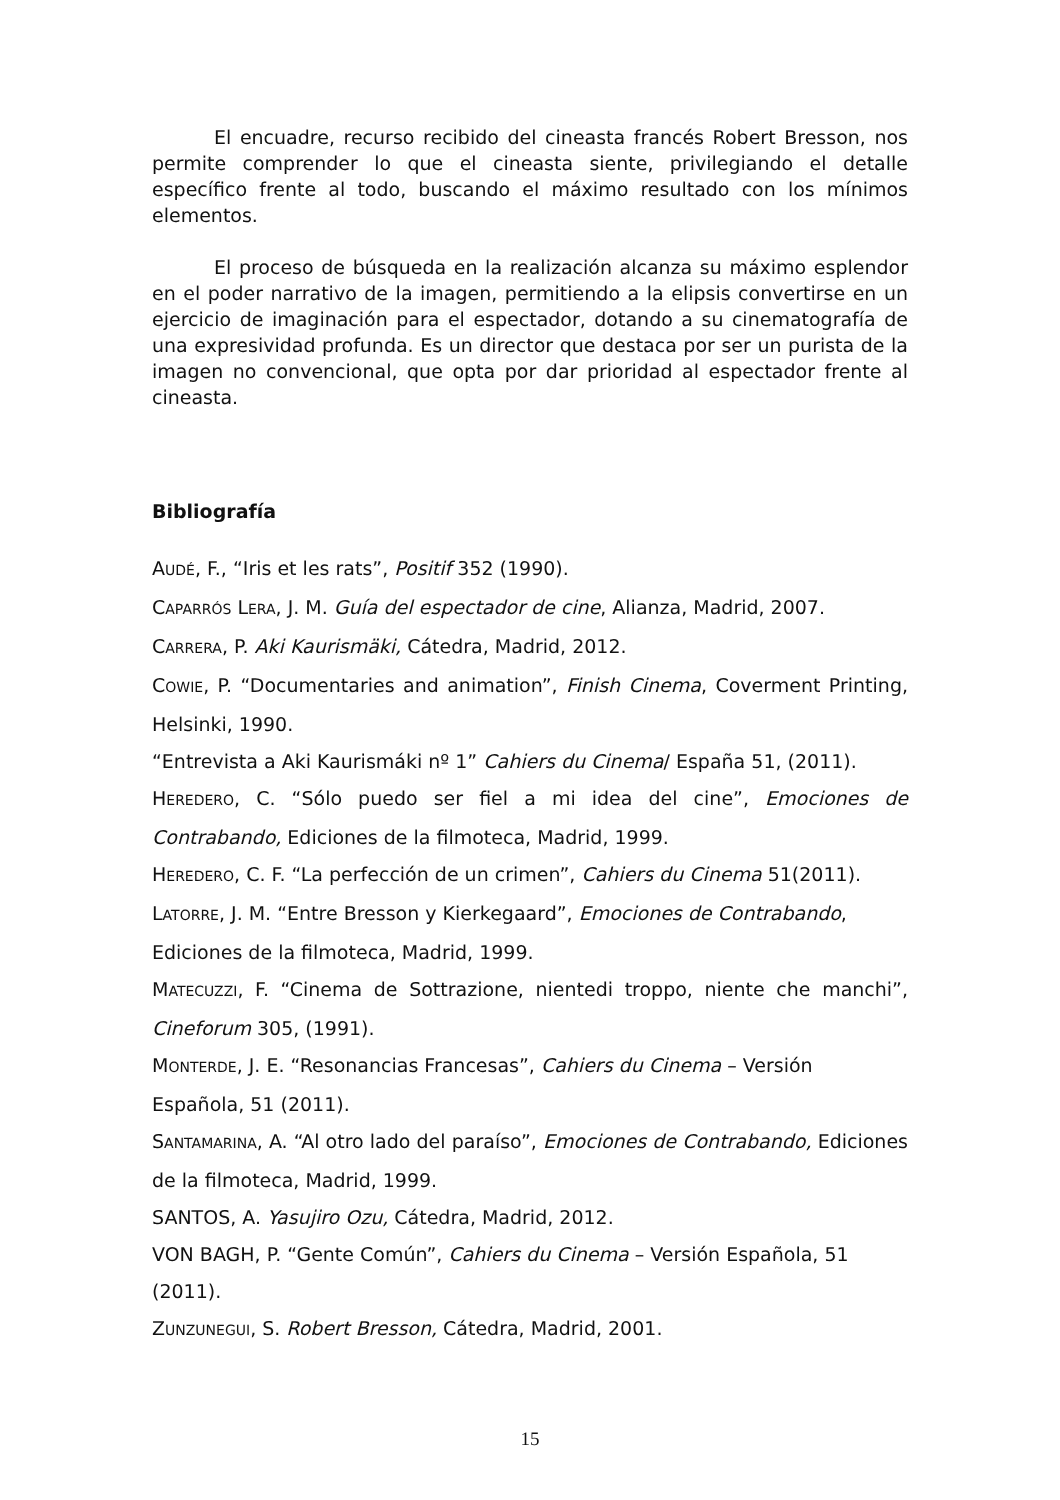El encuadre, recurso recibido del cineasta francés Robert Bresson, nos permite comprender lo que el cineasta siente, privilegiando el detalle específico frente al todo, buscando el máximo resultado con los mínimos elementos.
El proceso de búsqueda en la realización alcanza su máximo esplendor en el poder narrativo de la imagen, permitiendo a la elipsis convertirse en un ejercicio de imaginación para el espectador, dotando a su cinematografía de una expresividad profunda. Es un director que destaca por ser un purista de la imagen no convencional, que opta por dar prioridad al espectador frente al cineasta.
Bibliografía
AUDÉ, F., “Iris et les rats”, Positif 352 (1990).
CAPARRÓS LERA, J. M. Guía del espectador de cine, Alianza, Madrid, 2007.
CARRERA, P. Aki Kaurismäki, Cátedra, Madrid, 2012.
COWIE, P. “Documentaries and animation”, Finish Cinema, Coverment Printing, Helsinki, 1990.
“Entrevista a Aki Kaurismáki nº 1” Cahiers du Cinema/ España 51, (2011).
HEREDERO, C. “Sólo puedo ser fiel a mi idea del cine”, Emociones de Contrabando, Ediciones de la filmoteca, Madrid, 1999.
HEREDERO, C. F. “La perfección de un crimen”, Cahiers du Cinema 51(2011).
LATORRE, J. M. “Entre Bresson y Kierkegaard”, Emociones de Contrabando,
Ediciones de la filmoteca, Madrid, 1999.
MATECUZZI, F. “Cinema de Sottrazione, nientedi troppo, niente che manchi”, Cineforum 305, (1991).
MONTERDE, J. E. “Resonancias Francesas”, Cahiers du Cinema – Versión
Española, 51 (2011).
SANTAMARINA, A. “Al otro lado del paraíso”, Emociones de Contrabando, Ediciones de la filmoteca, Madrid, 1999.
SANTOS, A. Yasujiro Ozu, Cátedra, Madrid, 2012.
VON BAGH, P. “Gente Común”, Cahiers du Cinema – Versión Española, 51
(2011).
ZUNZUNEGUI, S. Robert Bresson, Cátedra, Madrid, 2001.
15